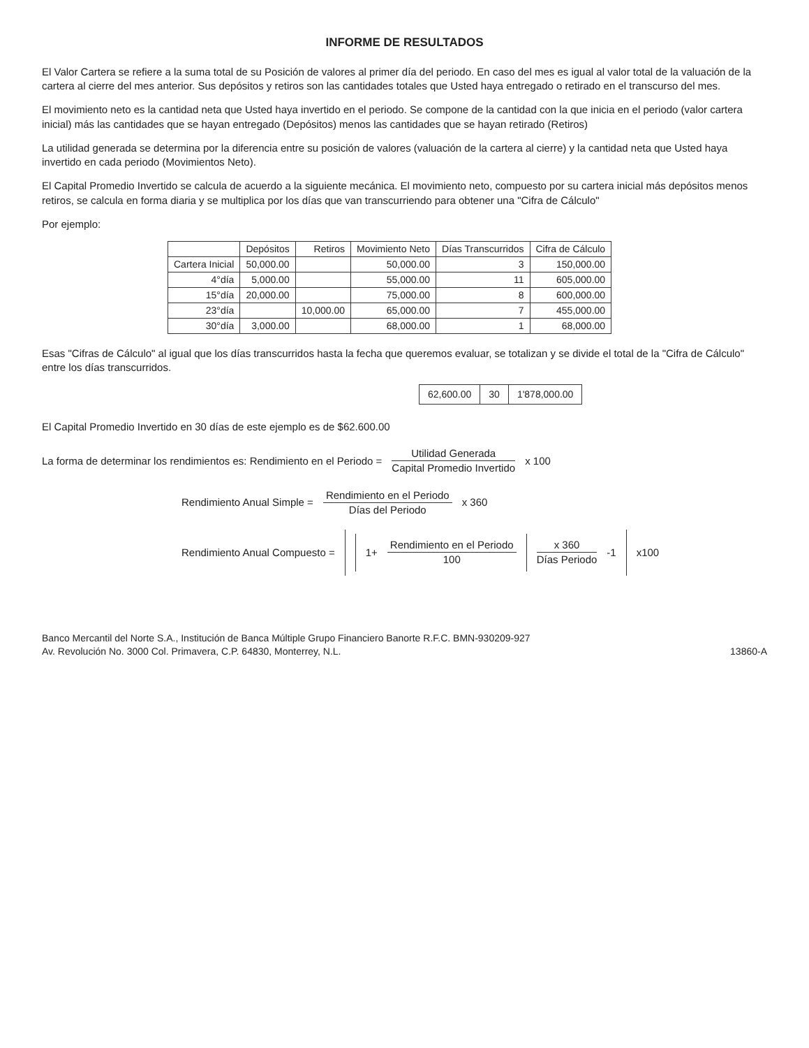INFORME DE RESULTADOS
El Valor Cartera se refiere a la suma total de su Posición de valores al primer día del periodo. En caso del mes es igual al valor total de la valuación de la cartera al cierre del mes anterior. Sus depósitos y retiros son las cantidades totales que Usted haya entregado o retirado en el transcurso del mes.
El movimiento neto es la cantidad neta que Usted haya invertido en el periodo. Se compone de la cantidad con la que inicia en el periodo (valor cartera inicial) más las cantidades que se hayan entregado (Depósitos) menos las cantidades que se hayan retirado (Retiros)
La utilidad generada se determina por la diferencia entre su posición de valores (valuación de la cartera al cierre) y la cantidad neta que Usted haya invertido en cada periodo (Movimientos Neto).
El Capital Promedio Invertido se calcula de acuerdo a la siguiente mecánica. El movimiento neto, compuesto por su cartera inicial más depósitos menos retiros, se calcula en forma diaria y se multiplica por los días que van transcurriendo para obtener una "Cifra de Cálculo"
Por ejemplo:
| | Depósitos | Retiros | Movimiento Neto | Días Transcurridos | Cifra de Cálculo |
| --- | --- | --- | --- | --- | --- |
| Cartera Inicial | 50,000.00 | | 50,000.00 | 3 | 150,000.00 |
| 4°día | 5,000.00 | | 55,000.00 | 11 | 605,000.00 |
| 15°día | 20,000.00 | | 75,000.00 | 8 | 600,000.00 |
| 23°día | | 10,000.00 | 65,000.00 | 7 | 455,000.00 |
| 30°día | 3,000.00 | | 68,000.00 | 1 | 68,000.00 |
Esas "Cifras de Cálculo" al igual que los días transcurridos hasta la fecha que queremos evaluar, se totalizan y se divide el total de la "Cifra de Cálculo" entre los días transcurridos.
| 62,600.00 | 30 | 1'878,000.00 |
El Capital Promedio Invertido en 30 días de este ejemplo es de $62.600.00
La forma de determinar los rendimientos es: Rendimiento en el Periodo = Utilidad Generada Capital Promedio Invertido x 100
Rendimiento Anual Simple = Rendimiento en el Periodo Días del Periodo x 360
Rendimiento Anual Compuesto =
1+ Rendimiento en el Periodo 100
x 360 Días Periodo -1
x100
Banco Mercantil del Norte S.A., Institución de Banca Múltiple Grupo Financiero Banorte R.F.C. BMN-930209-927
Av. Revolución No. 3000 Col. Primavera, C.P. 64830, Monterrey, N.L.
13860-A